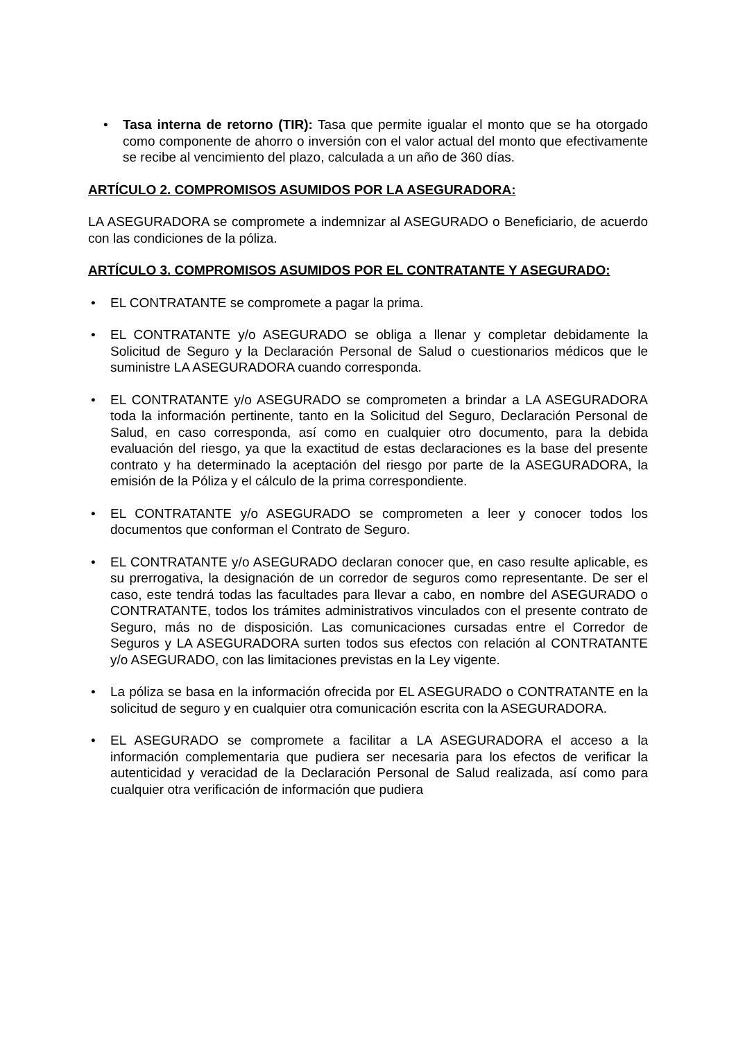• Tasa interna de retorno (TIR): Tasa que permite igualar el monto que se ha otorgado como componente de ahorro o inversión con el valor actual del monto que efectivamente se recibe al vencimiento del plazo, calculada a un año de 360 días.
ARTÍCULO 2. COMPROMISOS ASUMIDOS POR LA ASEGURADORA:
LA ASEGURADORA se compromete a indemnizar al ASEGURADO o Beneficiario, de acuerdo con las condiciones de la póliza.
ARTÍCULO 3. COMPROMISOS ASUMIDOS POR EL CONTRATANTE Y ASEGURADO:
• EL CONTRATANTE se compromete a pagar la prima.
• EL CONTRATANTE y/o ASEGURADO se obliga a llenar y completar debidamente la Solicitud de Seguro y la Declaración Personal de Salud o cuestionarios médicos que le suministre LA ASEGURADORA cuando corresponda.
• EL CONTRATANTE y/o ASEGURADO se comprometen a brindar a LA ASEGURADORA toda la información pertinente, tanto en la Solicitud del Seguro, Declaración Personal de Salud, en caso corresponda, así como en cualquier otro documento, para la debida evaluación del riesgo, ya que la exactitud de estas declaraciones es la base del presente contrato y ha determinado la aceptación del riesgo por parte de la ASEGURADORA, la emisión de la Póliza y el cálculo de la prima correspondiente.
• EL CONTRATANTE y/o ASEGURADO se comprometen a leer y conocer todos los documentos que conforman el Contrato de Seguro.
• EL CONTRATANTE y/o ASEGURADO declaran conocer que, en caso resulte aplicable, es su prerrogativa, la designación de un corredor de seguros como representante. De ser el caso, este tendrá todas las facultades para llevar a cabo, en nombre del ASEGURADO o CONTRATANTE, todos los trámites administrativos vinculados con el presente contrato de Seguro, más no de disposición. Las comunicaciones cursadas entre el Corredor de Seguros y LA ASEGURADORA surten todos sus efectos con relación al CONTRATANTE y/o ASEGURADO, con las limitaciones previstas en la Ley vigente.
• La póliza se basa en la información ofrecida por EL ASEGURADO o CONTRATANTE en la solicitud de seguro y en cualquier otra comunicación escrita con la ASEGURADORA.
• EL ASEGURADO se compromete a facilitar a LA ASEGURADORA el acceso a la información complementaria que pudiera ser necesaria para los efectos de verificar la autenticidad y veracidad de la Declaración Personal de Salud realizada, así como para cualquier otra verificación de información que pudiera